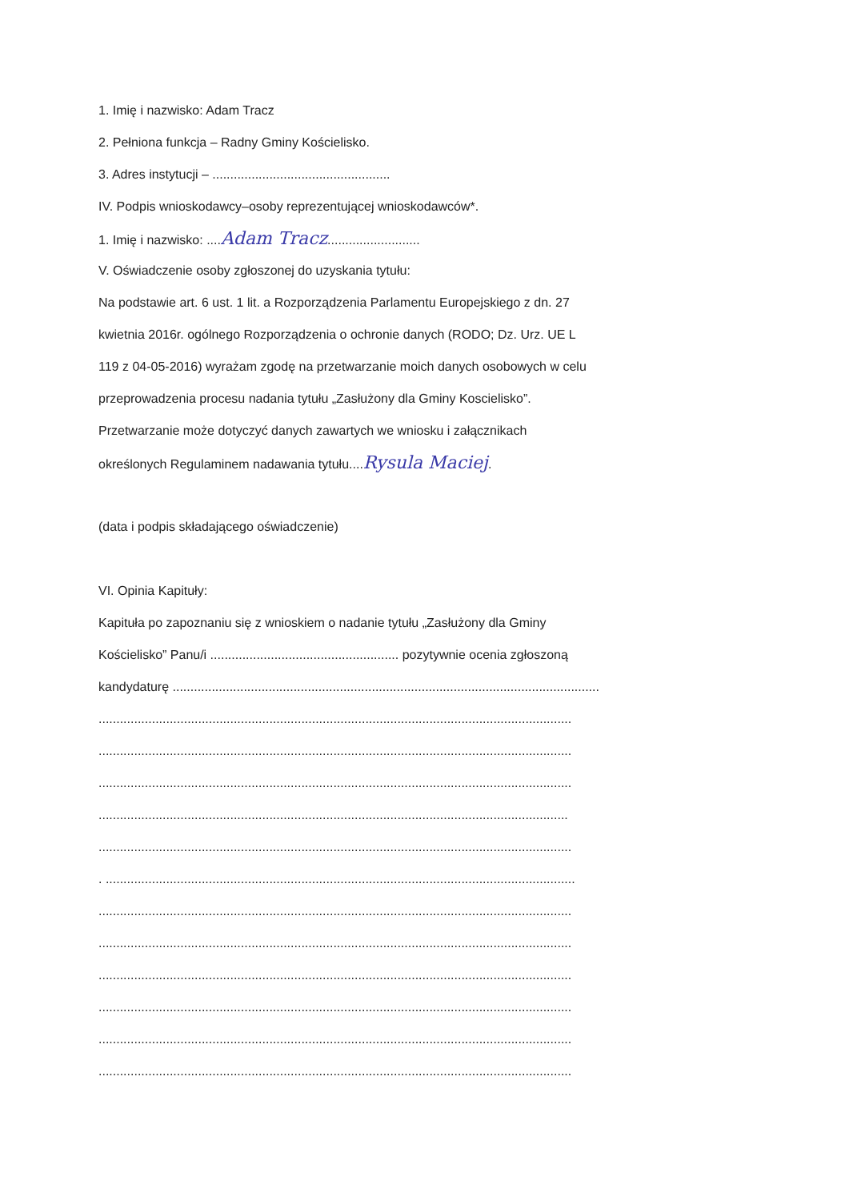1. Imię i nazwisko: Adam Tracz
2. Pełniona funkcja – Radny Gminy Kościelisko.
3. Adres instytucji – ..................................................
IV. Podpis wnioskodawcy–osoby reprezentującej wnioskodawców*.
1. Imię i nazwisko: ....Adam Tracz..........................
V. Oświadczenie osoby zgłoszonej do uzyskania tytułu:
Na podstawie art. 6 ust. 1 lit. a Rozporządzenia Parlamentu Europejskiego z dn. 27
kwietnia 2016r. ogólnego Rozporządzenia o ochronie danych (RODO; Dz. Urz. UE L
119 z 04-05-2016) wyrażam zgodę na przetwarzanie moich danych osobowych w celu
przeprowadzenia procesu nadania tytułu „Zasłużony dla Gminy Koscielisko”.
Przetwarzanie może dotyczyć danych zawartych we wniosku i załącznikach
określonych Regulaminem nadawania tytułu....Rysula Maciej.
(data i podpis składającego oświadczenie)
VI. Opinia Kapituły:
Kapituła po zapoznaniu się z wnioskiem o nadanie tytułu „Zasłużony dla Gminy
Kościelisko” Panu/i ..................................................... pozytywnie ocenia zgłoszoną
kandydaturę ........................................................................................................................
.....................................................................................................................................
.....................................................................................................................................
.....................................................................................................................................
....................................................................................................................................
.....................................................................................................................................
. ....................................................................................................................................
.....................................................................................................................................
.....................................................................................................................................
.....................................................................................................................................
.....................................................................................................................................
.....................................................................................................................................
.....................................................................................................................................